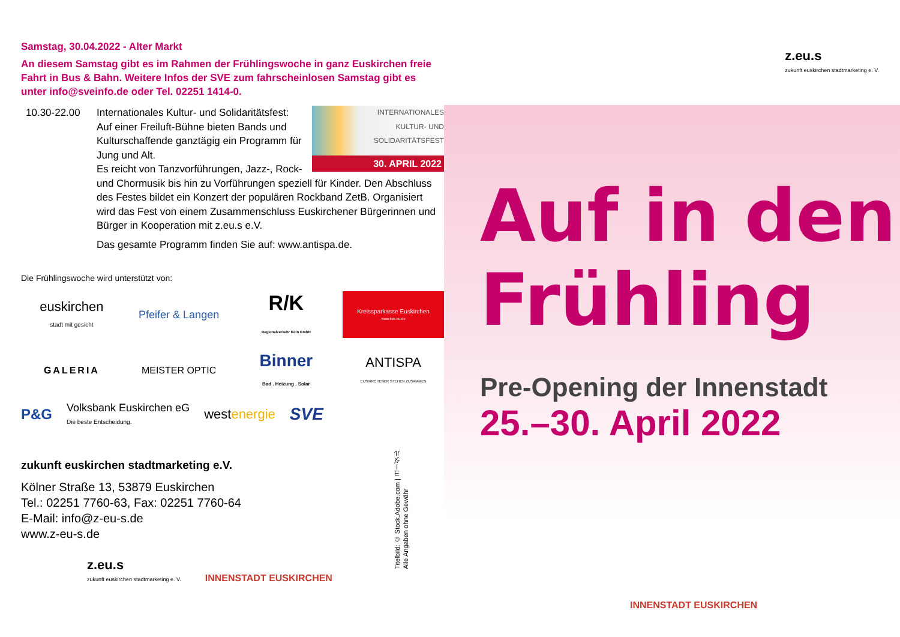Samstag, 30.04.2022 - Alter Markt
An diesem Samstag gibt es im Rahmen der Frühlingswoche in ganz Euskirchen freie Fahrt in Bus & Bahn. Weitere Infos der SVE zum fahrscheinlosen Samstag gibt es unter info@sveinfo.de oder Tel. 02251 1414-0.
10.30-22.00
INTERNATIONALES
KULTUR- UND
SOLIDARITÄTSFEST
30. APRIL 2022
Internationales Kultur- und Solidaritätsfest: Auf einer Freiluft-Bühne bieten Bands und Kulturschaffende ganztägig ein Programm für Jung und Alt.
Es reicht von Tanzvorführungen, Jazz-, Rock- und Chormusik bis hin zu Vorführungen speziell für Kinder. Den Abschluss des Festes bildet ein Konzert der populären Rockband ZetB. Organisiert wird das Fest von einem Zusammenschluss Euskirchener Bürgerinnen und Bürger in Kooperation mit z.eu.s e.V.
Das gesamte Programm finden Sie auf: www.antispa.de.
Die Frühlingswoche wird unterstützt von:
euskirchen
stadt mit gesicht
Pfeifer & Langen
R/K
Regionalverkehr Köln GmbH
Kreissparkasse Euskirchen
www.ksk-eu.de
GALERIA
MEISTER OPTIC
Binner
Bad . Heizung . Solar
ANTISPA
EUSKIRCHENER STEHEN ZUSAMMEN
P&G Volksbank Euskirchen eG
Die beste Entscheidung. westenergie SVE
zukunft euskirchen stadtmarketing e.V.
Kölner Straße 13, 53879 Euskirchen
Tel.: 02251 7760-63, Fax: 02251 7760-64
E-Mail: info@z-eu-s.de
www.z-eu-s.de
Titelbild: © Stock.Adobe.com | ヨーダル
Alle Angaben ohne Gewähr
z.eu.s
zukunft euskirchen stadtmarketing e. V.
INNENSTADT EUSKIRCHEN
z.eu.s
zukunft euskirchen stadtmarketing e. V.
Auf in den
Frühling
Pre-Opening der Innenstadt
25.–30. April 2022
INNENSTADT EUSKIRCHEN